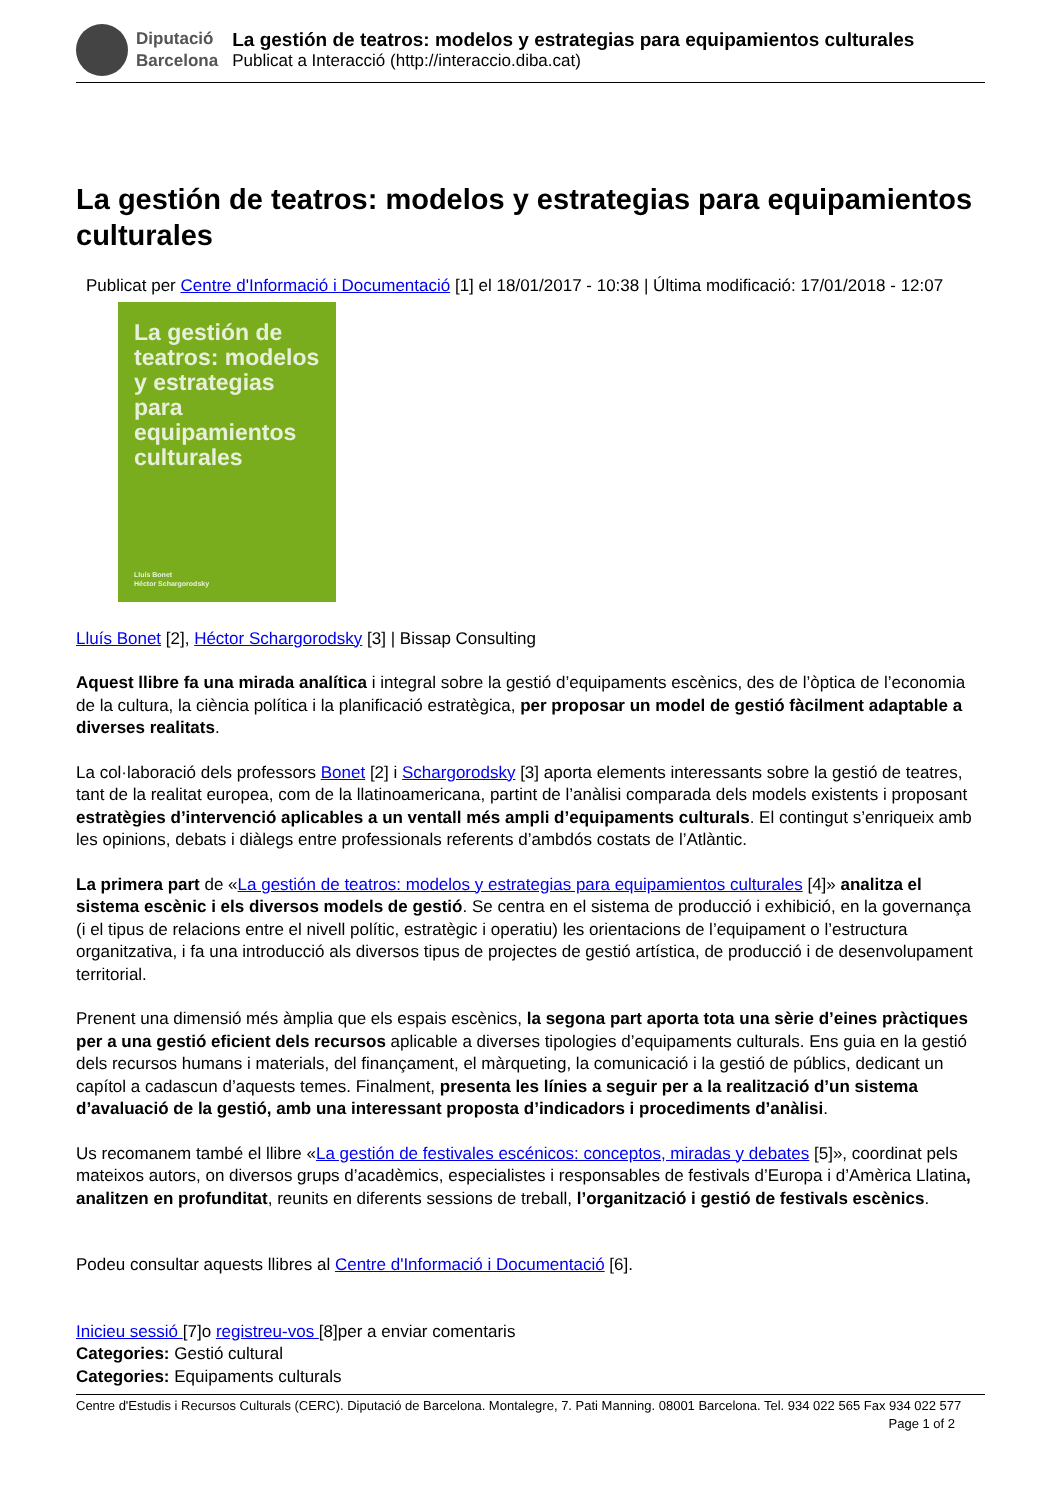Diputació
Barcelona
La gestión de teatros: modelos y estrategias para equipamientos culturales
Publicat a Interacció (http://interaccio.diba.cat)
La gestión de teatros: modelos y estrategias para equipamientos culturales
Publicat per Centre d'Informació i Documentació [1] el 18/01/2017 - 10:38 | Última modificació: 17/01/2018 - 12:07
La gestión de teatros: modelos y estrategias para equipamientos culturales
Lluís Bonet
Héctor Schargorodsky
Lluís Bonet [2], Héctor Schargorodsky [3] | Bissap Consulting
Aquest llibre fa una mirada analítica i integral sobre la gestió d’equipaments escènics, des de l’òptica de l’economia de la cultura, la ciència política i la planificació estratègica, per proposar un model de gestió fàcilment adaptable a diverses realitats.
La col·laboració dels professors Bonet [2] i Schargorodsky [3] aporta elements interessants sobre la gestió de teatres, tant de la realitat europea, com de la llatinoamericana, partint de l’anàlisi comparada dels models existents i proposant estratègies d’intervenció aplicables a un ventall més ampli d’equipaments culturals. El contingut s’enriqueix amb les opinions, debats i diàlegs entre professionals referents d’ambdós costats de l’Atlàntic.
La primera part de «La gestión de teatros: modelos y estrategias para equipamientos culturales [4]» analitza el sistema escènic i els diversos models de gestió. Se centra en el sistema de producció i exhibició, en la governança (i el tipus de relacions entre el nivell polític, estratègic i operatiu) les orientacions de l’equipament o l’estructura organitzativa, i fa una introducció als diversos tipus de projectes de gestió artística, de producció i de desenvolupament territorial.
Prenent una dimensió més àmplia que els espais escènics, la segona part aporta tota una sèrie d’eines pràctiques per a una gestió eficient dels recursos aplicable a diverses tipologies d’equipaments culturals. Ens guia en la gestió dels recursos humans i materials, del finançament, el màrqueting, la comunicació i la gestió de públics, dedicant un capítol a cadascun d’aquests temes. Finalment, presenta les línies a seguir per a la realització d’un sistema d’avaluació de la gestió, amb una interessant proposta d’indicadors i procediments d’anàlisi.
Us recomanem també el llibre «La gestión de festivales escénicos: conceptos, miradas y debates [5]», coordinat pels mateixos autors, on diversos grups d’acadèmics, especialistes i responsables de festivals d’Europa i d’Amèrica Llatina, analitzen en profunditat, reunits en diferents sessions de treball, l’organització i gestió de festivals escènics.
Podeu consultar aquests llibres al Centre d'Informació i Documentació [6].
Inicieu sessió [7]o registreu-vos [8]per a enviar comentaris
Categories: Gestió cultural
Categories: Equipaments culturals
Centre d'Estudis i Recursos Culturals (CERC). Diputació de Barcelona. Montalegre, 7. Pati Manning. 08001 Barcelona. Tel. 934 022 565 Fax 934 022 577 Page 1 of 2